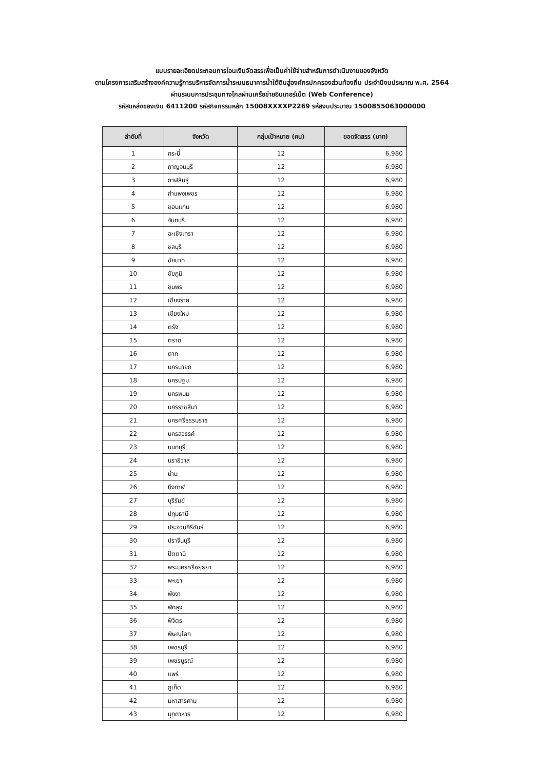แบบรายละเอียดประกอบการโอนเงินจัดสรรเพื่อเป็นค่าใช้จ่ายสำหรับการดำเนินงานของจังหวัด
ตามโครงการเสริมสร้างองค์ความรู้การบริหารจัดการน้ำระบบธนาคารน้ำใต้ดินสู่องค์กรปกครองส่วนท้องถิ่น ประจำปีงบประมาณ พ.ศ. 2564
ผ่านระบบการประชุมทางไกลผ่านเครือข่ายอินเทอร์เน็ต (Web Conference)
รหัสแหล่งของเงิน 6411200 รหัสกิจกรรมหลัก 15008XXXXP2269 รหัสงบประมาณ 1500855063000000
| ลำดับที่ | จังหวัด | กลุ่มเป้าหมาย (คน) | ยอดจัดสรร (บาท) |
| --- | --- | --- | --- |
| 1 | กระบี่ | 12 | 6,980 |
| 2 | กาญจนบุรี | 12 | 6,980 |
| 3 | กาฬสินธุ์ | 12 | 6,980 |
| 4 | กำแพงเพชร | 12 | 6,980 |
| 5 | ขอนแก่น | 12 | 6,980 |
| 6 | จันทบุรี | 12 | 6,980 |
| 7 | ฉะเชิงเทรา | 12 | 6,980 |
| 8 | ชลบุรี | 12 | 6,980 |
| 9 | ชัยนาท | 12 | 6,980 |
| 10 | ชัยภูมิ | 12 | 6,980 |
| 11 | ชุมพร | 12 | 6,980 |
| 12 | เชียงราย | 12 | 6,980 |
| 13 | เชียงใหม่ | 12 | 6,980 |
| 14 | ตรัง | 12 | 6,980 |
| 15 | ตราด | 12 | 6,980 |
| 16 | ตาก | 12 | 6,980 |
| 17 | นครนายก | 12 | 6,980 |
| 18 | นครปฐม | 12 | 6,980 |
| 19 | นครพนม | 12 | 6,980 |
| 20 | นครราชสีมา | 12 | 6,980 |
| 21 | นครศรีธรรมราช | 12 | 6,980 |
| 22 | นครสวรรค์ | 12 | 6,980 |
| 23 | นนทบุรี | 12 | 6,980 |
| 24 | นราธิวาส | 12 | 6,980 |
| 25 | น่าน | 12 | 6,980 |
| 26 | บึงกาฬ | 12 | 6,980 |
| 27 | บุรีรัมย์ | 12 | 6,980 |
| 28 | ปทุมธานี | 12 | 6,980 |
| 29 | ประจวบคีรีขันธ์ | 12 | 6,980 |
| 30 | ปราจีนบุรี | 12 | 6,980 |
| 31 | ปัตตานี | 12 | 6,980 |
| 32 | พระนครศรีอยุธยา | 12 | 6,980 |
| 33 | พะเยา | 12 | 6,980 |
| 34 | พังงา | 12 | 6,980 |
| 35 | พัทลุง | 12 | 6,980 |
| 36 | พิจิตร | 12 | 6,980 |
| 37 | พิษณุโลก | 12 | 6,980 |
| 38 | เพชรบุรี | 12 | 6,980 |
| 39 | เพชรบูรณ์ | 12 | 6,980 |
| 40 | แพร่ | 12 | 6,980 |
| 41 | ภูเก็ต | 12 | 6,980 |
| 42 | มหาสารคาม | 12 | 6,980 |
| 43 | มุกดาหาร | 12 | 6,980 |